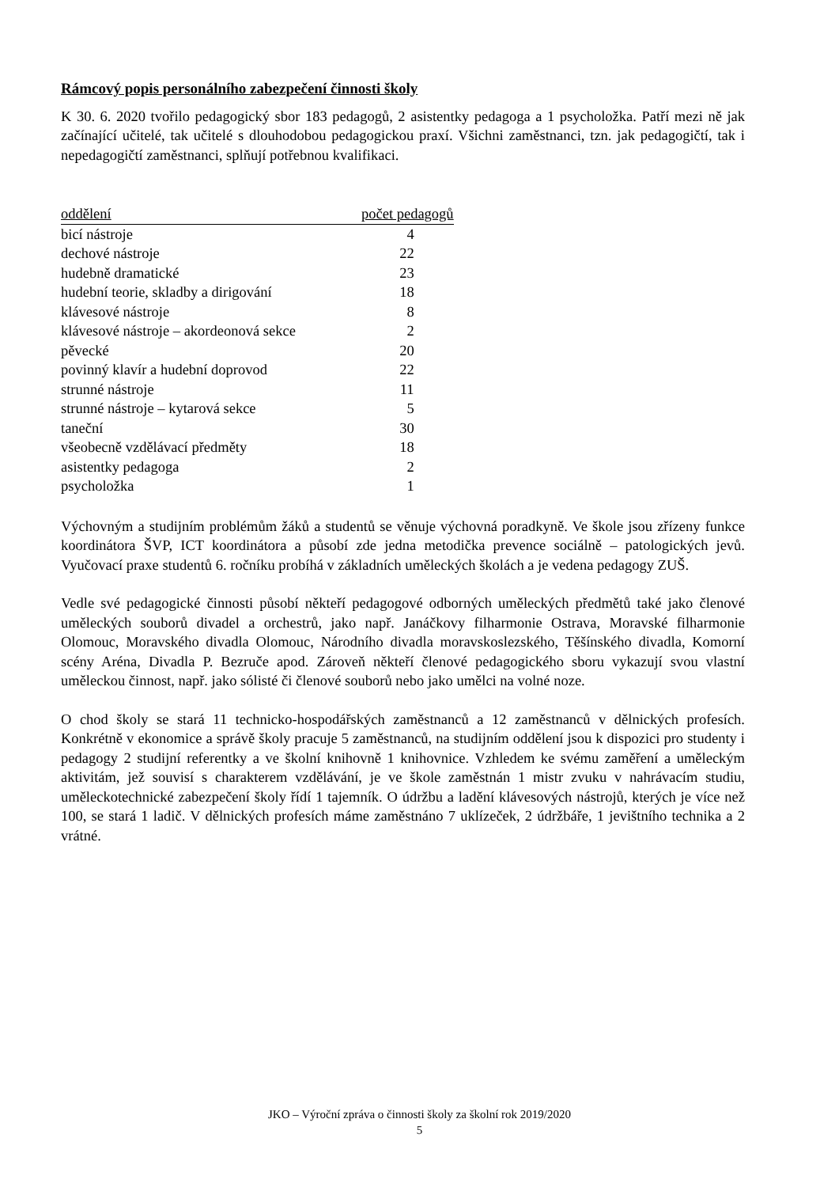Rámcový popis personálního zabezpečení činnosti školy
K 30. 6. 2020 tvořilo pedagogický sbor 183 pedagogů, 2 asistentky pedagoga a 1 psycholožka. Patří mezi ně jak začínající učitelé, tak učitelé s dlouhodobou pedagogickou praxí. Všichni zaměstnanci, tzn. jak pedagogičtí, tak i nepedagogičtí zaměstnanci, splňují potřebnou kvalifikaci.
| oddělení | počet pedagogů |
| --- | --- |
| bicí nástroje | 4 |
| dechové nástroje | 22 |
| hudebně dramatické | 23 |
| hudební teorie, skladby a dirigování | 18 |
| klávesové nástroje | 8 |
| klávesové nástroje – akordeonová sekce | 2 |
| pěvecké | 20 |
| povinný klavír a hudební doprovod | 22 |
| strunné nástroje | 11 |
| strunné nástroje – kytarová sekce | 5 |
| taneční | 30 |
| všeobecně vzdělávací předměty | 18 |
| asistentky pedagoga | 2 |
| psycholožka | 1 |
Výchovným a studijním problémům žáků a studentů se věnuje výchovná poradkyně. Ve škole jsou zřízeny funkce koordinátora ŠVP, ICT koordinátora a působí zde jedna metodička prevence sociálně – patologických jevů. Vyučovací praxe studentů 6. ročníku probíhá v základních uměleckých školách a je vedena pedagogy ZUŠ.
Vedle své pedagogické činnosti působí někteří pedagogové odborných uměleckých předmětů také jako členové uměleckých souborů divadel a orchestrů, jako např. Janáčkovy filharmonie Ostrava, Moravské filharmonie Olomouc, Moravského divadla Olomouc, Národního divadla moravskoslezského, Těšínského divadla, Komorní scény Aréna, Divadla P. Bezruče apod. Zároveň někteří členové pedagogického sboru vykazují svou vlastní uměleckou činnost, např. jako sólisté či členové souborů nebo jako umělci na volné noze.
O chod školy se stará 11 technicko-hospodářských zaměstnanců a 12 zaměstnanců v dělnických profesích. Konkrétně v ekonomice a správě školy pracuje 5 zaměstnanců, na studijním oddělení jsou k dispozici pro studenty i pedagogy 2 studijní referentky a ve školní knihovně 1 knihovnice. Vzhledem ke svému zaměření a uměleckým aktivitám, jež souvisí s charakterem vzdělávání, je ve škole zaměstnán 1 mistr zvuku v nahrávacím studiu, uměleckotechnické zabezpečení školy řídí 1 tajemník. O údržbu a ladění klávesových nástrojů, kterých je více než 100, se stará 1 ladič. V dělnických profesích máme zaměstnáno 7 uklízeček, 2 údržbáře, 1 jevištního technika a 2 vrátné.
JKO – Výroční zpráva o činnosti školy za školní rok 2019/2020
5